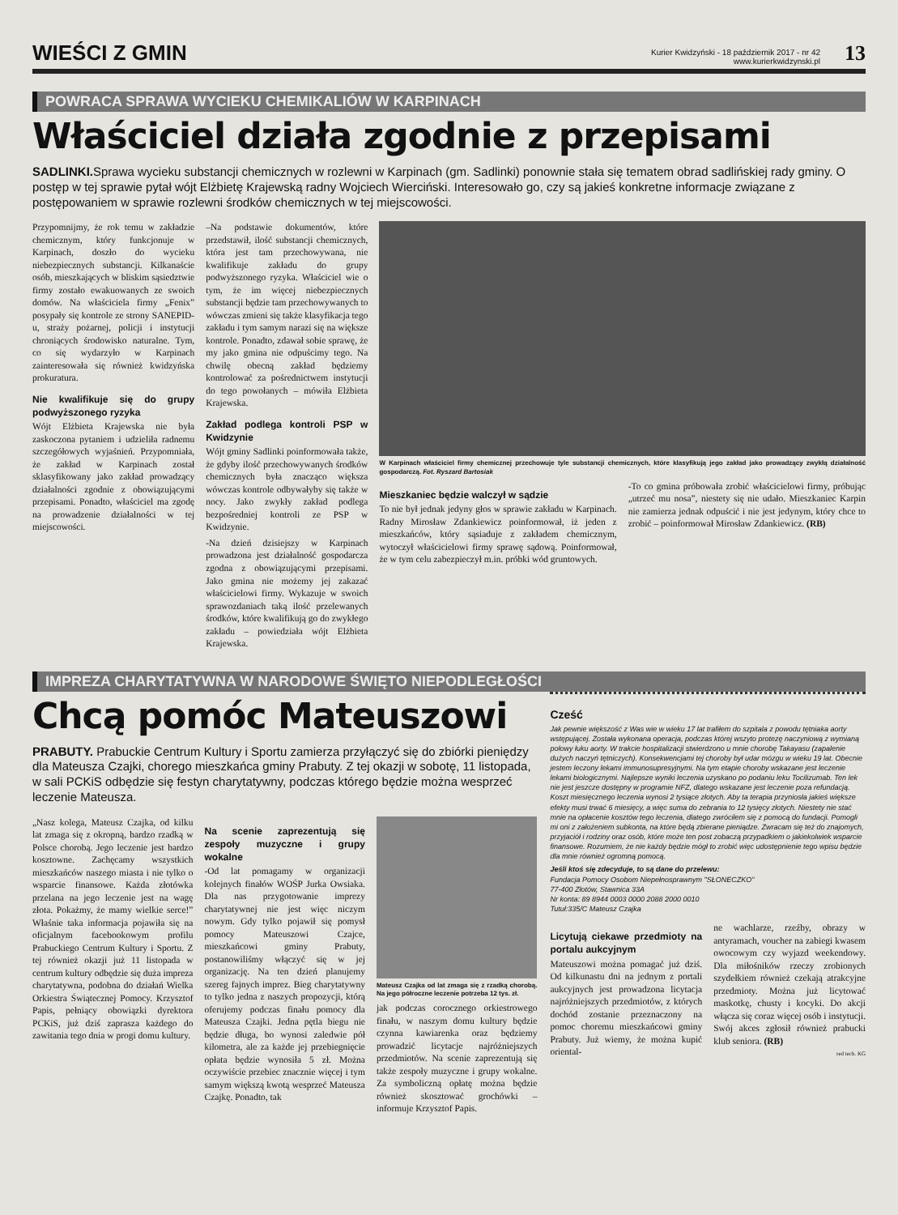WIEŚCI Z GMIN
Kurier Kwidzyński - 18 październik 2017 - nr 42
www.kurierkwidzynski.pl
13
POWRACA SPRAWA WYCIEKU CHEMIKALIÓW W KARPINACH
Właściciel działa zgodnie z przepisami
SADLINKI. Sprawa wycieku substancji chemicznych w rozlewni w Karpinach (gm. Sadlinki) ponownie stała się tematem obrad sadlińskiej rady gminy. O postęp w tej sprawie pytał wójt Elżbietę Krajewską radny Wojciech Wierciński. Interesowało go, czy są jakieś konkretne informacje związane z postępowaniem w sprawie rozlewni środków chemicznych w tej miejscowości.
Przypomnijmy, że rok temu w zakładzie chemicznym, który funkcjonuje w Karpinach, doszło do wycieku niebezpiecznych substancji. Kilkanaście osób, mieszkających w bliskim sąsiedztwie firmy zostało ewakuowanych ze swoich domów. Na właściciela firmy „Fenix” posypały się kontrole ze strony SANEPID-u, straży pożarnej, policji i instytucji chroniących środowisko naturalne. Tym, co się wydarzyło w Karpinach zainteresowała się również kwidzyńska prokuratura.
Nie kwalifikuje się do grupy podwyższonego ryzyka
Wójt Elżbieta Krajewska nie była zaskoczona pytaniem i udzieliła radnemu szczegółowych wyjaśnień. Przypomniała, że zakład w Karpinach został sklasyfikowany jako zakład prowadzący działalności zgodnie z obowiązującymi przepisami. Ponadto, właściciel ma zgodę na prowadzenie działalności w tej miejscowości.
–Na podstawie dokumentów, które przedstawił, ilość substancji chemicznych, która jest tam przechowywana, nie kwalifikuje zakładu do grupy podwyższonego ryzyka. Właściciel wie o tym, że im więcej niebezpiecznych substancji będzie tam przechowywanych to wówczas zmieni się także klasyfikacja tego zakładu i tym samym narazi się na większe kontrole. Ponadto, zdawał sobie sprawę, że my jako gmina nie odpuścimy tego. Na chwilę obecną zakład będziemy kontrolować za pośrednictwem instytucji do tego powołanych – mówiła Elżbieta Krajewska.
Zakład podlega kontroli PSP w Kwidzynie
Wójt gminy Sadlinki poinformowała także, że gdyby ilość przechowywanych środków chemicznych była znacząco większa wówczas kontrole odbywałyby się także w nocy. Jako zwykły zakład podlega bezpośredniej kontroli ze PSP w Kwidzynie.
-Na dzień dzisiejszy w Karpinach prowadzona jest działalność gospodarcza zgodna z obowiązującymi przepisami. Jako gmina nie możemy jej zakazać właścicielowi firmy. Wykazuje w swoich sprawozdaniach taką ilość przelewanych środków, które kwalifikują go do zwykłego zakładu – powiedziała wójt Elżbieta Krajewska.
W Karpinach właściciel firmy chemicznej przechowuje tyle substancji chemicznych, które klasyfikują jego zakład jako prowadzący zwykłą działalność gospodarczą. Fot. Ryszard Bartosiak
Mieszkaniec będzie walczył w sądzie
To nie był jednak jedyny głos w sprawie zakładu w Karpinach. Radny Mirosław Zdankiewicz poinformował, iż jeden z mieszkańców, który sąsiaduje z zakładem chemicznym, wytoczył właścicielowi firmy sprawę sądową. Poinformował, że w tym celu zabezpieczył m.in. próbki wód gruntowych.
-To co gmina próbowała zrobić właścicielowi firmy, próbując „utrzeć mu nosa”, niestety się nie udało. Mieszkaniec Karpin nie zamierza jednak odpuścić i nie jest jedynym, który chce to zrobić – poinformował Mirosław Zdankiewicz. (RB)
IMPREZA CHARYTATYWNA W NARODOWE ŚWIĘTO NIEPODLEGŁOŚCI
Chcą pomóc Mateuszowi
PRABUTY. Prabuckie Centrum Kultury i Sportu zamierza przyłączyć się do zbiórki pieniędzy dla Mateusza Czajki, chorego mieszkańca gminy Prabuty. Z tej okazji w sobotę, 11 listopada, w sali PCKiS odbędzie się festyn charytatywny, podczas którego będzie można wesprzeć leczenie Mateusza.
„Nasz kolega, Mateusz Czajka, od kilku lat zmaga się z okropną, bardzo rzadką w Polsce chorobą. Jego leczenie jest bardzo kosztowne. Zachęcamy wszystkich mieszkańców naszego miasta i nie tylko o wsparcie finansowe. Każda złotówka przelana na jego leczenie jest na wagę złota. Pokażmy, że mamy wielkie serce!” Właśnie taka informacja pojawiła się na oficjalnym facebookowym profilu Prabuckiego Centrum Kultury i Sportu. Z tej również okazji już 11 listopada w centrum kultury odbędzie się duża impreza charytatywna, podobna do działań Wielka Orkiestra Świątecznej Pomocy. Krzysztof Papis, pełniący obowiązki dyrektora PCKiS, już dziś zaprasza każdego do zawitania tego dnia w progi domu kultury.
Na scenie zaprezentują się zespoły muzyczne i grupy wokalne
-Od lat pomagamy w organizacji kolejnych finałów WOŚP Jurka Owsiaka. Dla nas przygotowanie imprezy charytatywnej nie jest więc niczym nowym. Gdy tylko pojawił się pomysł pomocy Mateuszowi Czajce, mieszkańcowi gminy Prabuty, postanowiliśmy włączyć się w jej organizację. Na ten dzień planujemy szereg fajnych imprez. Bieg charytatywny to tylko jedna z naszych propozycji, którą oferujemy podczas finału pomocy dla Mateusza Czajki. Jedna pętla biegu nie będzie długa, bo wynosi zaledwie pół kilometra, ale za każde jej przebiegnięcie opłata będzie wynosiła 5 zł. Można oczywiście przebiec znacznie więcej i tym samym większą kwotą wesprzeć Mateusza Czajkę. Ponadto, tak
Mateusz Czajka od lat zmaga się z rzadką chorobą. Na jego półroczne leczenie potrzeba 12 tys. zł.
jak podczas corocznego orkiestrowego finału, w naszym domu kultury będzie czynna kawiarenka oraz będziemy prowadzić licytacje najróżniejszych przedmiotów. Na scenie zaprezentują się także zespoły muzyczne i grupy wokalne. Za symboliczną opłatę można będzie również skosztować grochówki – informuje Krzysztof Papis.
Cześć
Jak pewnie większość z Was wie w wieku 17 lat trafiłem do szpitala z powodu tętniaka aorty wstępującej. Została wykonana operacja, podczas której wszyto protezę naczyniową z wymianą połowy łuku aorty. W trakcie hospitalizacji stwierdzono u mnie chorobę Takayasu (zapalenie dużych naczyń tętniczych). Konsekwencjami tej choroby był udar mózgu w wieku 19 lat. Obecnie jestem leczony lekami immunosupresyjnymi. Na tym etapie choroby wskazane jest leczenie lekami biologicznymi. Najlepsze wyniki leczenia uzyskano po podaniu leku Tocilizumab. Ten lek nie jest jeszcze dostępny w programie NFZ, dlatego wskazane jest leczenie poza refundacją. Koszt miesięcznego leczenia wynosi 2 tysiące złotych. Aby ta terapia przyniosła jakieś większe efekty musi trwać 6 miesięcy, a więc suma do zebrania to 12 tysięcy złotych. Niestety nie stać mnie na opłacenie kosztów tego leczenia, dlatego zwróciłem się z pomocą do fundacji. Pomogli mi oni z założeniem subkonta, na które będą zbierane pieniądze. Zwracam się też do znajomych, przyjaciół i rodziny oraz osób, które może ten post zobaczą przypadkiem o jakiekolwiek wsparcie finansowe. Rozumiem, że nie każdy będzie mógł to zrobić więc udostępnienie tego wpisu będzie dla mnie również ogromną pomocą.
Jeśli ktoś się zdecyduje, to są dane do przelewu:
Fundacja Pomocy Osobom Niepełnosprawnym "SŁONECZKO"
77-400 Złotów, Stawnica 33A
Nr konta: 89 8944 0003 0000 2088 2000 0010
Tutuł:335/C Mateusz Czajka
Licytują ciekawe przedmioty na portalu aukcyjnym
Mateuszowi można pomagać już dziś. Od kilkunastu dni na jednym z portali aukcyjnych jest prowadzona licytacja najróżniejszych przedmiotów, z których dochód zostanie przeznaczony na pomoc choremu mieszkańcowi gminy Prabuty. Już wiemy, że można kupić oriental-
ne wachlarze, rzeźby, obrazy w antyramach, voucher na zabiegi kwasem owocowym czy wyjazd weekendowy. Dla miłośników rzeczy zrobionych szydełkiem również czekają atrakcyjne przedmioty. Można już licytować maskotkę, chusty i kocyki. Do akcji włącza się coraz więcej osób i instytucji. Swój akces zgłosił również prabucki klub seniora. (RB)
red tech. KG